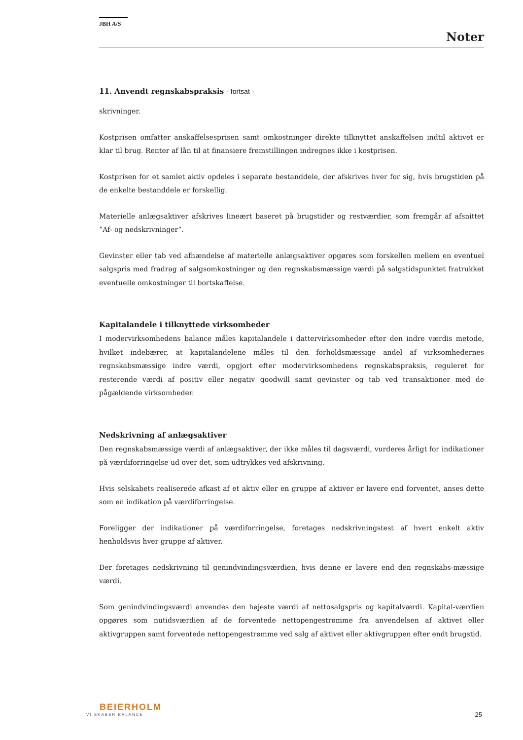JBH A/S
Noter
11. Anvendt regnskabspraksis - fortsat -
skrivninger.
Kostprisen omfatter anskaffelsesprisen samt omkostninger direkte tilknyttet anskaffelsen indtil aktivet er klar til brug. Renter af lån til at finansiere fremstillingen indregnes ikke i kostprisen.
Kostprisen for et samlet aktiv opdeles i separate bestanddele, der afskrives hver for sig, hvis brugstiden på de enkelte bestanddele er forskellig.
Materielle anlægsaktiver afskrives lineært baseret på brugstider og restværdier, som fremgår af afsnittet ”Af- og nedskrivninger”.
Gevinster eller tab ved afhændelse af materielle anlægsaktiver opgøres som forskellen mellem en eventuel salgspris med fradrag af salgsomkostninger og den regnskabsmæssige værdi på salgstidspunktet fratrukket eventuelle omkostninger til bortskaffelse.
Kapitalandele i tilknyttede virksomheder
I modervirksomhedens balance måles kapitalandele i dattervirksomheder efter den indre værdis metode, hvilket indebærer, at kapitalandelene måles til den forholdsmæssige andel af virksomhedernes regnskabsmæssige indre værdi, opgjort efter modervirksomhedens regnskabspraksis, reguleret for resterende værdi af positiv eller negativ goodwill samt gevinster og tab ved transaktioner med de pågældende virksomheder.
Nedskrivning af anlægsaktiver
Den regnskabsmæssige værdi af anlægsaktiver, der ikke måles til dagsværdi, vurderes årligt for indikationer på værdiforringelse ud over det, som udtrykkes ved afskrivning.
Hvis selskabets realiserede afkast af et aktiv eller en gruppe af aktiver er lavere end forventet, anses dette som en indikation på værdiforringelse.
Foreligger der indikationer på værdiforringelse, foretages nedskrivningstest af hvert enkelt aktiv henholdsvis hver gruppe af aktiver.
Der foretages nedskrivning til genindvindingsværdien, hvis denne er lavere end den regnskabs-mæssige værdi.
Som genindvindingsværdi anvendes den højeste værdi af nettosalgspris og kapitalværdi. Kapital-værdien opgøres som nutidsværdien af de forventede nettopengestrømme fra anvendelsen af aktivet eller aktivgruppen samt forventede nettopengestrømme ved salg af aktivet eller aktivgruppen efter endt brugstid.
BEIERHOLM
VI SKABER BALANCE
25